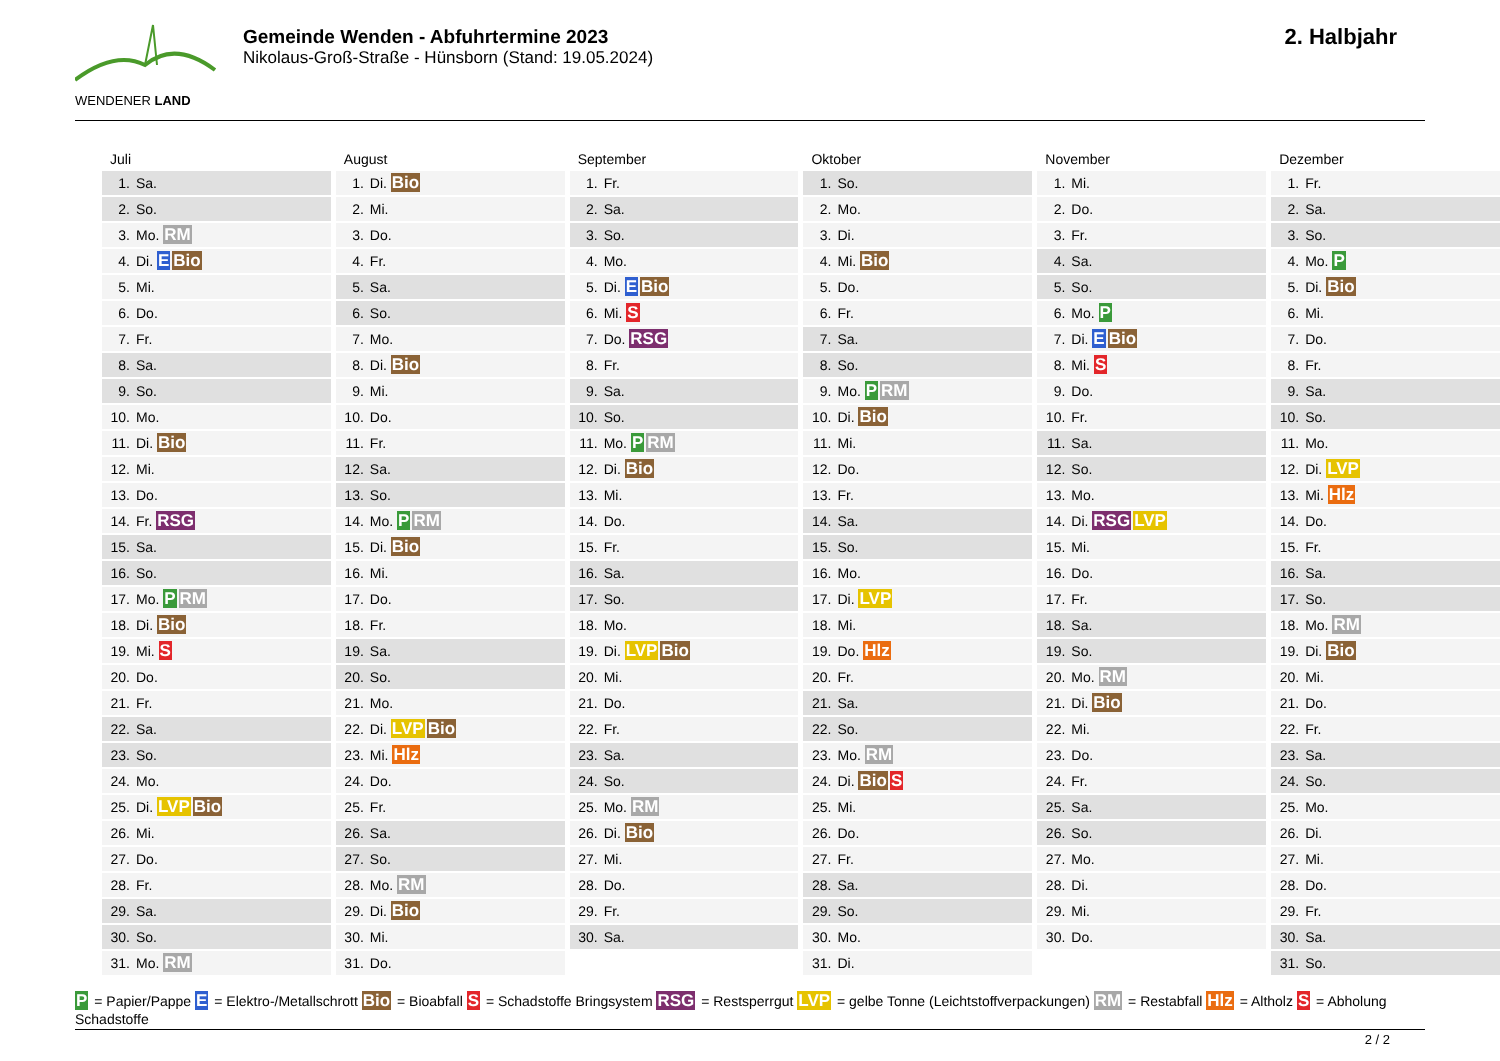WENDENER LAND
Gemeinde Wenden - Abfuhrtermine 2023
Nikolaus-Groß-Straße - Hünsborn (Stand: 19.05.2024)
2. Halbjahr
Juli
| 1. | Sa. |
| 2. | So. |
| 3. | Mo. RM |
| 4. | Di. E Bio |
| 5. | Mi. |
| 6. | Do. |
| 7. | Fr. |
| 8. | Sa. |
| 9. | So. |
| 10. | Mo. |
| 11. | Di. Bio |
| 12. | Mi. |
| 13. | Do. |
| 14. | Fr. RSG |
| 15. | Sa. |
| 16. | So. |
| 17. | Mo. P RM |
| 18. | Di. Bio |
| 19. | Mi. S |
| 20. | Do. |
| 21. | Fr. |
| 22. | Sa. |
| 23. | So. |
| 24. | Mo. |
| 25. | Di. LVP Bio |
| 26. | Mi. |
| 27. | Do. |
| 28. | Fr. |
| 29. | Sa. |
| 30. | So. |
| 31. | Mo. RM |
August
| 1. | Di. Bio |
| 2. | Mi. |
| 3. | Do. |
| 4. | Fr. |
| 5. | Sa. |
| 6. | So. |
| 7. | Mo. |
| 8. | Di. Bio |
| 9. | Mi. |
| 10. | Do. |
| 11. | Fr. |
| 12. | Sa. |
| 13. | So. |
| 14. | Mo. P RM |
| 15. | Di. Bio |
| 16. | Mi. |
| 17. | Do. |
| 18. | Fr. |
| 19. | Sa. |
| 20. | So. |
| 21. | Mo. |
| 22. | Di. LVP Bio |
| 23. | Mi. Hlz |
| 24. | Do. |
| 25. | Fr. |
| 26. | Sa. |
| 27. | So. |
| 28. | Mo. RM |
| 29. | Di. Bio |
| 30. | Mi. |
| 31. | Do. |
September
| 1. | Fr. |
| 2. | Sa. |
| 3. | So. |
| 4. | Mo. |
| 5. | Di. E Bio |
| 6. | Mi. S |
| 7. | Do. RSG |
| 8. | Fr. |
| 9. | Sa. |
| 10. | So. |
| 11. | Mo. P RM |
| 12. | Di. Bio |
| 13. | Mi. |
| 14. | Do. |
| 15. | Fr. |
| 16. | Sa. |
| 17. | So. |
| 18. | Mo. |
| 19. | Di. LVP Bio |
| 20. | Mi. |
| 21. | Do. |
| 22. | Fr. |
| 23. | Sa. |
| 24. | So. |
| 25. | Mo. RM |
| 26. | Di. Bio |
| 27. | Mi. |
| 28. | Do. |
| 29. | Fr. |
| 30. | Sa. |
Oktober
| 1. | So. |
| 2. | Mo. |
| 3. | Di. |
| 4. | Mi. Bio |
| 5. | Do. |
| 6. | Fr. |
| 7. | Sa. |
| 8. | So. |
| 9. | Mo. P RM |
| 10. | Di. Bio |
| 11. | Mi. |
| 12. | Do. |
| 13. | Fr. |
| 14. | Sa. |
| 15. | So. |
| 16. | Mo. |
| 17. | Di. LVP |
| 18. | Mi. |
| 19. | Do. Hlz |
| 20. | Fr. |
| 21. | Sa. |
| 22. | So. |
| 23. | Mo. RM |
| 24. | Di. Bio S |
| 25. | Mi. |
| 26. | Do. |
| 27. | Fr. |
| 28. | Sa. |
| 29. | So. |
| 30. | Mo. |
| 31. | Di. |
November
| 1. | Mi. |
| 2. | Do. |
| 3. | Fr. |
| 4. | Sa. |
| 5. | So. |
| 6. | Mo. P |
| 7. | Di. E Bio |
| 8. | Mi. S |
| 9. | Do. |
| 10. | Fr. |
| 11. | Sa. |
| 12. | So. |
| 13. | Mo. |
| 14. | Di. RSG LVP |
| 15. | Mi. |
| 16. | Do. |
| 17. | Fr. |
| 18. | Sa. |
| 19. | So. |
| 20. | Mo. RM |
| 21. | Di. Bio |
| 22. | Mi. |
| 23. | Do. |
| 24. | Fr. |
| 25. | Sa. |
| 26. | So. |
| 27. | Mo. |
| 28. | Di. |
| 29. | Mi. |
| 30. | Do. |
Dezember
| 1. | Fr. |
| 2. | Sa. |
| 3. | So. |
| 4. | Mo. P |
| 5. | Di. Bio |
| 6. | Mi. |
| 7. | Do. |
| 8. | Fr. |
| 9. | Sa. |
| 10. | So. |
| 11. | Mo. |
| 12. | Di. LVP |
| 13. | Mi. Hlz |
| 14. | Do. |
| 15. | Fr. |
| 16. | Sa. |
| 17. | So. |
| 18. | Mo. RM |
| 19. | Di. Bio |
| 20. | Mi. |
| 21. | Do. |
| 22. | Fr. |
| 23. | Sa. |
| 24. | So. |
| 25. | Mo. |
| 26. | Di. |
| 27. | Mi. |
| 28. | Do. |
| 29. | Fr. |
| 30. | Sa. |
| 31. | So. |
P = Papier/Pappe E = Elektro-/Metallschrott Bio = Bioabfall S = Schadstoffe Bringsystem RSG = Restsperrgut LVP = gelbe Tonne (Leichtstoffverpackungen) RM = Restabfall Hlz = Altholz S = Abholung Schadstoffe
2 / 2